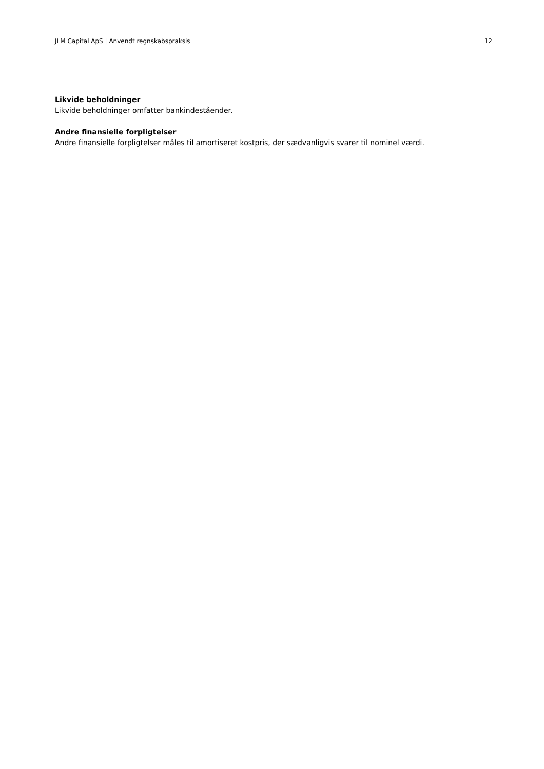JLM Capital ApS | Anvendt regnskabspraksis 12
Likvide beholdninger
Likvide beholdninger omfatter bankindeståender.
Andre finansielle forpligtelser
Andre finansielle forpligtelser måles til amortiseret kostpris, der sædvanligvis svarer til nominel værdi.